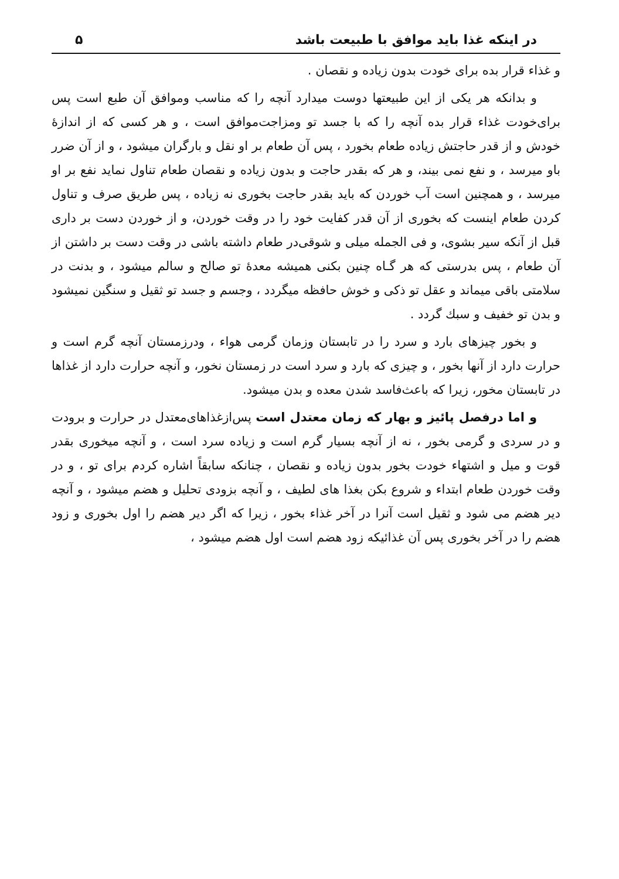در اینکه غذا باید موافق با طبیعت باشد ۵
و غذاء قرار بده برای خودت بدون زیاده و نقصان .
و بدانکه هر یکی از این طبیعتها دوست میدارد آنچه را که مناسب وموافق آن طبع است پس برای‌خودت غذاء قرار بده آنچه را که با جسد تو ومزاجت‌موافق است ، و هر کسی که از اندازهٔ خودش و از قدر حاجتش زیاده طعام بخورد ، پس آن طعام بر او نقل و بارگران میشود ، و از آن ضرر باو میرسد ، و نفع نمی بیند، و هر که بقدر حاجت و بدون زیاده و نقصان طعام تناول نماید نفع بر او میرسد ، و همچنین است آب خوردن که باید بقدر حاجت بخوری نه زیاده ، پس طریق صرف و تناول کردن طعام اینست که بخوری از آن قدر کفایت خود را در وقت خوردن، و از خوردن دست بر داری قبل از آنکه سیر بشوی، و فی الجمله میلی و شوقی‌در طعام داشته باشی در وقت دست بر داشتن از آن طعام ، پس بدرستی که هر گـاه چنین بکنی همیشه معدهٔ تو صالح و سالم میشود ، و بدنت در سلامتی باقی میماند و عقل تو ذکی و خوش حافظه میگردد ، وجسم و جسد تو ثقیل و سنگین نمیشود و بدن تو خفیف و سبك گردد .
و بخور چیزهای بارد و سرد را در تابستان وزمان گرمی هواء ، ودرزمستان آنچه گرم است و حرارت دارد از آنها بخور ، و چیزی که بارد و سرد است در زمستان نخور، و آنچه حرارت دارد از غذاها در تابستان مخور، زیرا که باعث‌فاسد شدن معده و بدن میشود.
و اما درفصل پائیز و بهار که زمان معتدل است پس‌ازغذاهای‌معتدل در حرارت و برودت و در سردی و گرمی بخور ، نه از آنچه بسیار گرم است و زیاده سرد است ، و آنچه میخوری بقدر قوت و میل و اشتهاء خودت بخور بدون زیاده و نقصان ، چنانکه سابقاً اشاره کردم برای تو ، و در وقت خوردن طعام ابتداء و شروع بکن بغذا های لطیف ، و آنچه بزودی تحلیل و هضم میشود ، و آنچه دیر هضم می شود و ثقیل است آنرا در آخر غذاء بخور ، زیرا که اگر دیر هضم را اول بخوری و زود هضم را در آخر بخوری پس آن غذائیکه زود هضم است اول هضم میشود ،